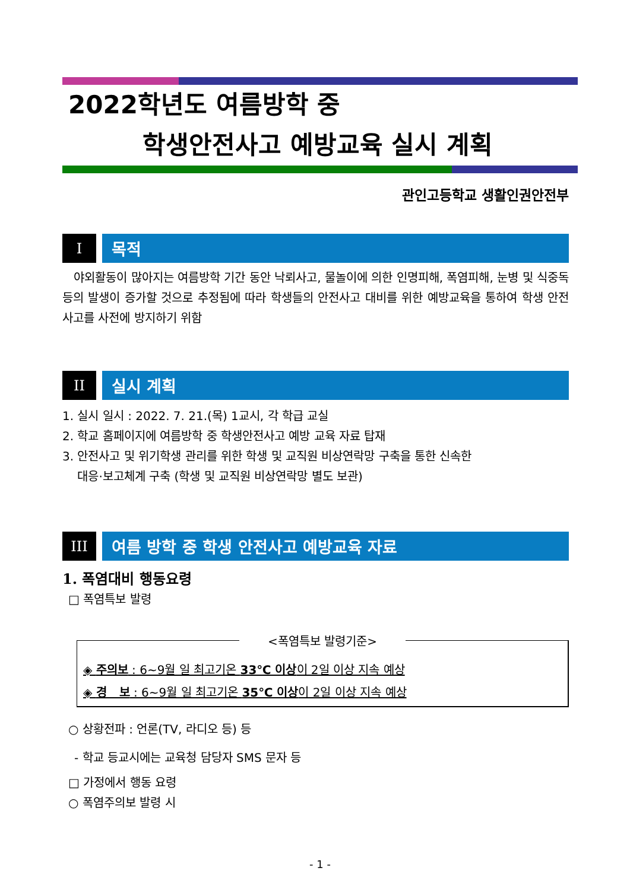2022학년도 여름방학 중
학생안전사고 예방교육 실시 계획
관인고등학교 생활인권안전부
I 목적
야외활동이 많아지는 여름방학 기간 동안 낙뢰사고, 물놀이에 의한 인명피해, 폭염피해, 눈병 및 식중독 등의 발생이 증가할 것으로 추정됨에 따라 학생들의 안전사고 대비를 위한 예방교육을 통하여 학생 안전사고를 사전에 방지하기 위함
II 실시 계획
1. 실시 일시 : 2022. 7. 21.(목) 1교시, 각 학급 교실
2. 학교 홈페이지에 여름방학 중 학생안전사고 예방 교육 자료 탑재
3. 안전사고 및 위기학생 관리를 위한 학생 및 교직원 비상연락망 구축을 통한 신속한
대응·보고체계 구축 (학생 및 교직원 비상연락망 별도 보관)
III 여름 방학 중 학생 안전사고 예방교육 자료
1. 폭염대비 행동요령
□ 폭염특보 발령
<폭염특보 발령기준>
◈ 주의보 : 6~9월 일 최고기온 33℃ 이상이 2일 이상 지속 예상
◈ 경 보 : 6~9월 일 최고기온 35℃ 이상이 2일 이상 지속 예상
○ 상황전파 : 언론(TV, 라디오 등) 등
- 학교 등교시에는 교육청 담당자 SMS 문자 등
□ 가정에서 행동 요령
○ 폭염주의보 발령 시
- 1 -